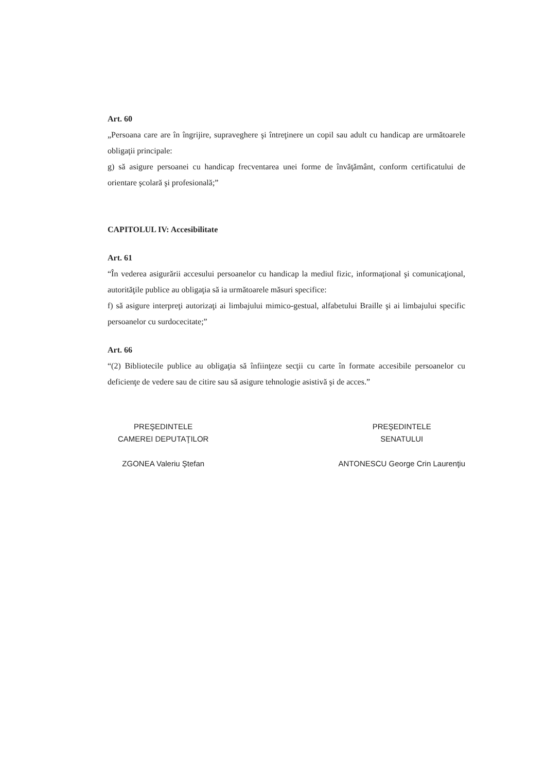Art. 60
„Persoana care are în îngrijire, supraveghere şi întreţinere un copil sau adult cu handicap are următoarele obligaţii principale:
g) să asigure persoanei cu handicap frecventarea unei forme de învăţământ, conform certificatului de orientare şcolară şi profesională;”
CAPITOLUL IV: Accesibilitate
Art. 61
“În vederea asigurării accesului persoanelor cu handicap la mediul fizic, informaţional şi comunicaţional, autorităţile publice au obligaţia să ia următoarele măsuri specifice:
f) să asigure interpreţi autorizaţi ai limbajului mimico-gestual, alfabetului Braille şi ai limbajului specific persoanelor cu surdocecitate;”
Art. 66
“(2) Bibliotecile publice au obligaţia să înfiinţeze secţii cu carte în formate accesibile persoanelor cu deficienţe de vedere sau de citire sau să asigure tehnologie asistivă şi de acces.”
PREŞEDINTELE
CAMEREI DEPUTAŢILOR
ZGONEA Valeriu Ştefan
PREŞEDINTELE
SENATULUI
ANTONESCU George Crin Laurenţiu